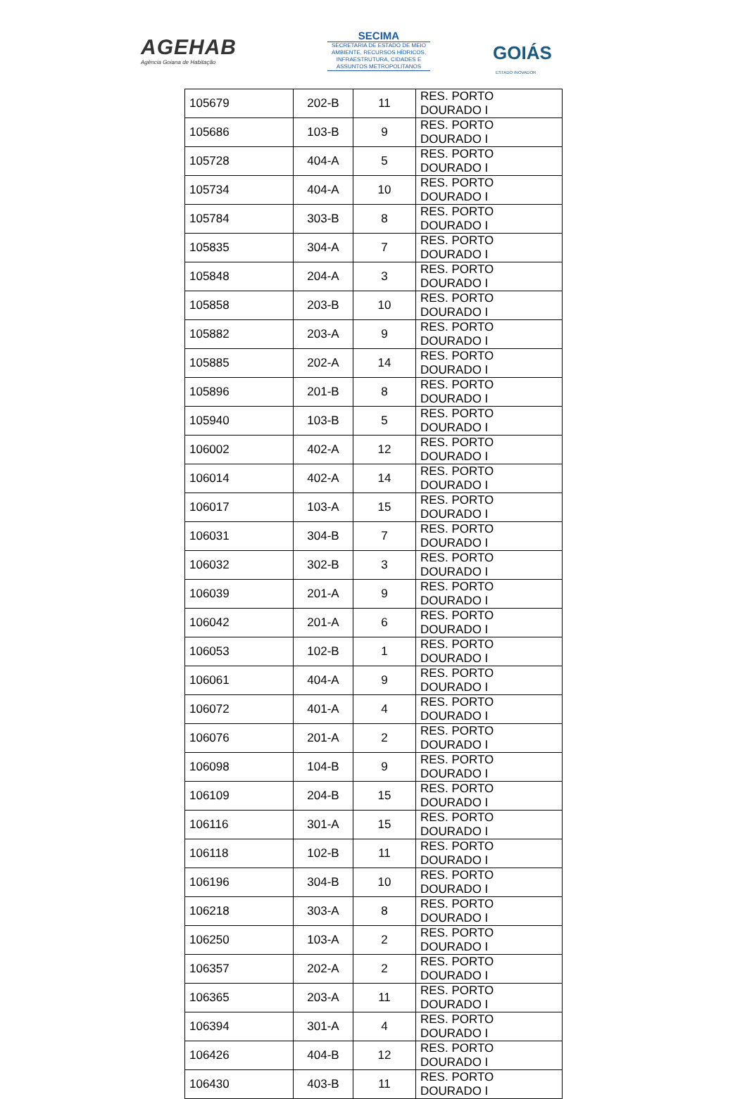AGEHAB
Agência Goiana de Habitação
SECIMA
SECRETARIA DE ESTADO DE MEIO AMBIENTE, RECURSOS HÍDRICOS, INFRAESTRUTURA, CIDADES E ASSUNTOS METROPOLITANOS
GOIÁS
ESTADO INOVADOR
| 105679 | 202-B | 11 | RES. PORTO DOURADO I |
| 105686 | 103-B | 9 | RES. PORTO DOURADO I |
| 105728 | 404-A | 5 | RES. PORTO DOURADO I |
| 105734 | 404-A | 10 | RES. PORTO DOURADO I |
| 105784 | 303-B | 8 | RES. PORTO DOURADO I |
| 105835 | 304-A | 7 | RES. PORTO DOURADO I |
| 105848 | 204-A | 3 | RES. PORTO DOURADO I |
| 105858 | 203-B | 10 | RES. PORTO DOURADO I |
| 105882 | 203-A | 9 | RES. PORTO DOURADO I |
| 105885 | 202-A | 14 | RES. PORTO DOURADO I |
| 105896 | 201-B | 8 | RES. PORTO DOURADO I |
| 105940 | 103-B | 5 | RES. PORTO DOURADO I |
| 106002 | 402-A | 12 | RES. PORTO DOURADO I |
| 106014 | 402-A | 14 | RES. PORTO DOURADO I |
| 106017 | 103-A | 15 | RES. PORTO DOURADO I |
| 106031 | 304-B | 7 | RES. PORTO DOURADO I |
| 106032 | 302-B | 3 | RES. PORTO DOURADO I |
| 106039 | 201-A | 9 | RES. PORTO DOURADO I |
| 106042 | 201-A | 6 | RES. PORTO DOURADO I |
| 106053 | 102-B | 1 | RES. PORTO DOURADO I |
| 106061 | 404-A | 9 | RES. PORTO DOURADO I |
| 106072 | 401-A | 4 | RES. PORTO DOURADO I |
| 106076 | 201-A | 2 | RES. PORTO DOURADO I |
| 106098 | 104-B | 9 | RES. PORTO DOURADO I |
| 106109 | 204-B | 15 | RES. PORTO DOURADO I |
| 106116 | 301-A | 15 | RES. PORTO DOURADO I |
| 106118 | 102-B | 11 | RES. PORTO DOURADO I |
| 106196 | 304-B | 10 | RES. PORTO DOURADO I |
| 106218 | 303-A | 8 | RES. PORTO DOURADO I |
| 106250 | 103-A | 2 | RES. PORTO DOURADO I |
| 106357 | 202-A | 2 | RES. PORTO DOURADO I |
| 106365 | 203-A | 11 | RES. PORTO DOURADO I |
| 106394 | 301-A | 4 | RES. PORTO DOURADO I |
| 106426 | 404-B | 12 | RES. PORTO DOURADO I |
| 106430 | 403-B | 11 | RES. PORTO DOURADO I |